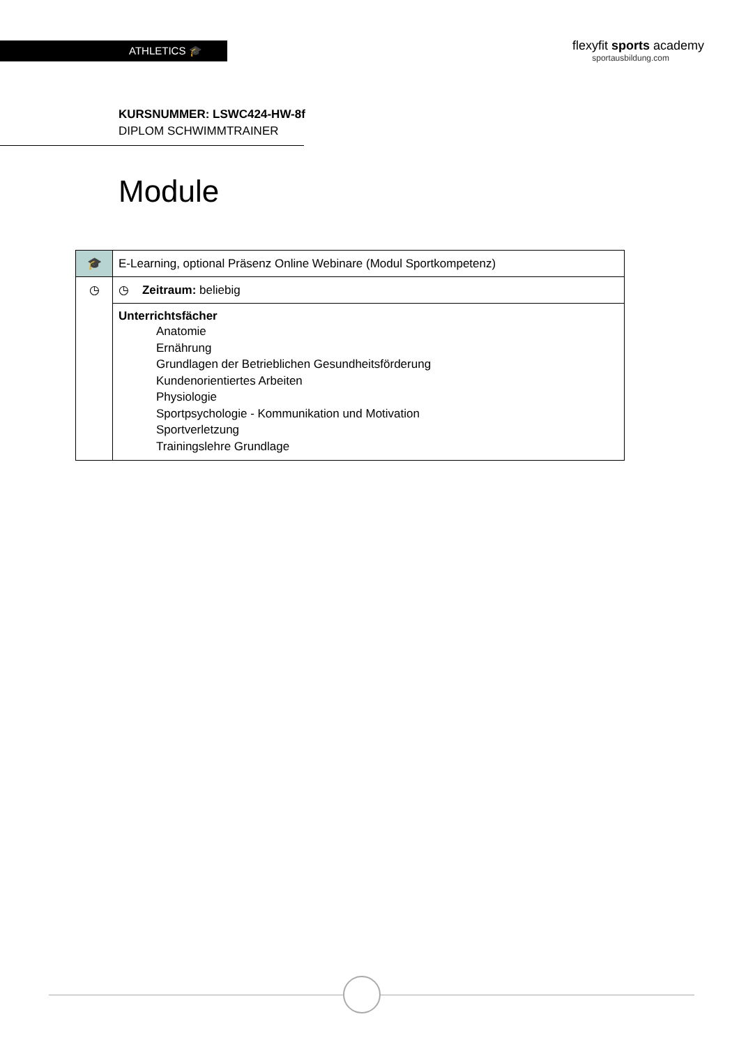ATHLETICS 🎓
flexyfit sports academy
sportausbildung.com
KURSNUMMER: LSWC424-HW-8f
DIPLOM SCHWIMMTRAINER
Module
| 🎓 | E-Learning, optional Präsenz Online Webinare (Modul Sportkompetenz) |
| ◷ | ◷ Zeitraum: beliebig |
| | Unterrichtsfächer Anatomie Ernährung Grundlagen der Betrieblichen Gesundheitsförderung Kundenorientiertes Arbeiten Physiologie Sportpsychologie - Kommunikation und Motivation Sportverletzung Trainingslehre Grundlage |